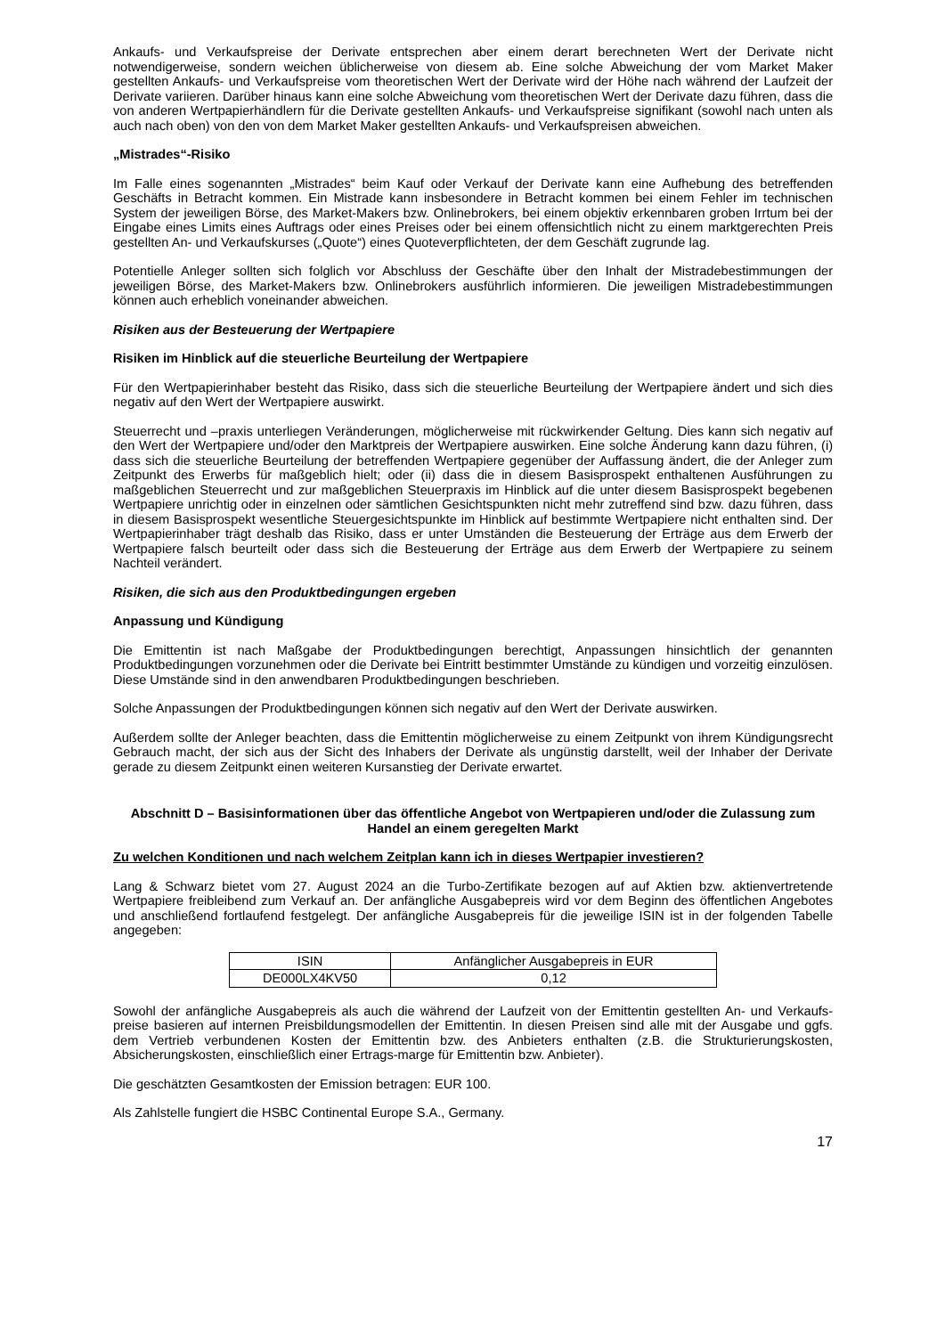Ankaufs- und Verkaufspreise der Derivate entsprechen aber einem derart berechneten Wert der Derivate nicht notwendigerweise, sondern weichen üblicherweise von diesem ab. Eine solche Abweichung der vom Market Maker gestellten Ankaufs- und Verkaufspreise vom theoretischen Wert der Derivate wird der Höhe nach während der Laufzeit der Derivate variieren. Darüber hinaus kann eine solche Abweichung vom theoretischen Wert der Derivate dazu führen, dass die von anderen Wertpapierhändlern für die Derivate gestellten Ankaufs- und Verkaufspreise signifikant (sowohl nach unten als auch nach oben) von den von dem Market Maker gestellten Ankaufs- und Verkaufspreisen abweichen.
„Mistrades“-Risiko
Im Falle eines sogenannten „Mistrades“ beim Kauf oder Verkauf der Derivate kann eine Aufhebung des betreffenden Geschäfts in Betracht kommen. Ein Mistrade kann insbesondere in Betracht kommen bei einem Fehler im technischen System der jeweiligen Börse, des Market-Makers bzw. Onlinebrokers, bei einem objektiv erkennbaren groben Irrtum bei der Eingabe eines Limits eines Auftrags oder eines Preises oder bei einem offensichtlich nicht zu einem marktgerechten Preis gestellten An- und Verkaufskurses („Quote“) eines Quoteverpflichteten, der dem Geschäft zugrunde lag.
Potentielle Anleger sollten sich folglich vor Abschluss der Geschäfte über den Inhalt der Mistradebestimmungen der jeweiligen Börse, des Market-Makers bzw. Onlinebrokers ausführlich informieren. Die jeweiligen Mistradebestimmungen können auch erheblich voneinander abweichen.
Risiken aus der Besteuerung der Wertpapiere
Risiken im Hinblick auf die steuerliche Beurteilung der Wertpapiere
Für den Wertpapierinhaber besteht das Risiko, dass sich die steuerliche Beurteilung der Wertpapiere ändert und sich dies negativ auf den Wert der Wertpapiere auswirkt.
Steuerrecht und –praxis unterliegen Veränderungen, möglicherweise mit rückwirkender Geltung. Dies kann sich negativ auf den Wert der Wertpapiere und/oder den Marktpreis der Wertpapiere auswirken. Eine solche Änderung kann dazu führen, (i) dass sich die steuerliche Beurteilung der betreffenden Wertpapiere gegenüber der Auffassung ändert, die der Anleger zum Zeitpunkt des Erwerbs für maßgeblich hielt; oder (ii) dass die in diesem Basisprospekt enthaltenen Ausführungen zu maßgeblichen Steuerrecht und zur maßgeblichen Steuerpraxis im Hinblick auf die unter diesem Basisprospekt begebenen Wertpapiere unrichtig oder in einzelnen oder sämtlichen Gesichtspunkten nicht mehr zutreffend sind bzw. dazu führen, dass in diesem Basisprospekt wesentliche Steuergesichtspunkte im Hinblick auf bestimmte Wertpapiere nicht enthalten sind. Der Wertpapierinhaber trägt deshalb das Risiko, dass er unter Umständen die Besteuerung der Erträge aus dem Erwerb der Wertpapiere falsch beurteilt oder dass sich die Besteuerung der Erträge aus dem Erwerb der Wertpapiere zu seinem Nachteil verändert.
Risiken, die sich aus den Produktbedingungen ergeben
Anpassung und Kündigung
Die Emittentin ist nach Maßgabe der Produktbedingungen berechtigt, Anpassungen hinsichtlich der genannten Produktbedingungen vorzunehmen oder die Derivate bei Eintritt bestimmter Umstände zu kündigen und vorzeitig einzulösen. Diese Umstände sind in den anwendbaren Produktbedingungen beschrieben.
Solche Anpassungen der Produktbedingungen können sich negativ auf den Wert der Derivate auswirken.
Außerdem sollte der Anleger beachten, dass die Emittentin möglicherweise zu einem Zeitpunkt von ihrem Kündigungsrecht Gebrauch macht, der sich aus der Sicht des Inhabers der Derivate als ungünstig darstellt, weil der Inhaber der Derivate gerade zu diesem Zeitpunkt einen weiteren Kursanstieg der Derivate erwartet.
Abschnitt D – Basisinformationen über das öffentliche Angebot von Wertpapieren und/oder die Zulassung zum Handel an einem geregelten Markt
Zu welchen Konditionen und nach welchem Zeitplan kann ich in dieses Wertpapier investieren?
Lang & Schwarz bietet vom 27. August 2024 an die Turbo-Zertifikate bezogen auf auf Aktien bzw. aktienvertretende Wertpapiere freibleibend zum Verkauf an. Der anfängliche Ausgabepreis wird vor dem Beginn des öffentlichen Angebotes und anschließend fortlaufend festgelegt. Der anfängliche Ausgabepreis für die jeweilige ISIN ist in der folgenden Tabelle angegeben:
| ISIN | Anfänglicher Ausgabepreis in EUR |
| DE000LX4KV50 | 0,12 |
Sowohl der anfängliche Ausgabepreis als auch die während der Laufzeit von der Emittentin gestellten An- und Verkaufs-preise basieren auf internen Preisbildungsmodellen der Emittentin. In diesen Preisen sind alle mit der Ausgabe und ggfs. dem Vertrieb verbundenen Kosten der Emittentin bzw. des Anbieters enthalten (z.B. die Strukturierungskosten, Absicherungskosten, einschließlich einer Ertrags-marge für Emittentin bzw. Anbieter).
Die geschätzten Gesamtkosten der Emission betragen: EUR 100.
Als Zahlstelle fungiert die HSBC Continental Europe S.A., Germany.
17